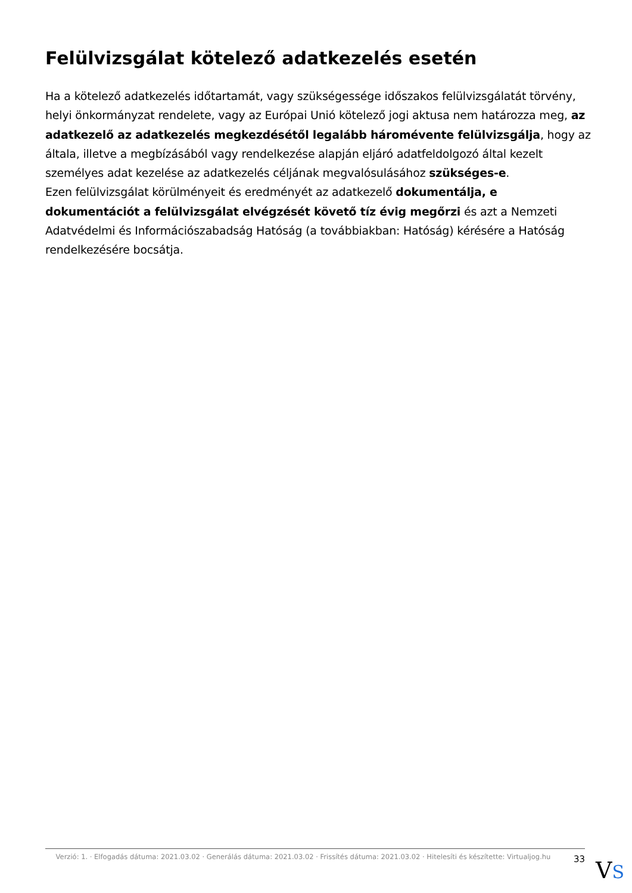Felülvizsgálat kötelező adatkezelés esetén
Ha a kötelező adatkezelés időtartamát, vagy szükségessége időszakos felülvizsgálatát törvény, helyi önkormányzat rendelete, vagy az Európai Unió kötelező jogi aktusa nem határozza meg, az adatkezelő az adatkezelés megkezdésétől legalább háromévente felülvizsgálja, hogy az általa, illetve a megbízásából vagy rendelkezése alapján eljáró adatfeldolgozó által kezelt személyes adat kezelése az adatkezelés céljának megvalósulásához szükséges-e.
Ezen felülvizsgálat körülményeit és eredményét az adatkezelő dokumentálja, e dokumentációt a felülvizsgálat elvégzését követő tíz évig megőrzi és azt a Nemzeti Adatvédelmi és Információszabadság Hatóság (a továbbiakban: Hatóság) kérésére a Hatóság rendelkezésére bocsátja.
Verzió: 1. · Elfogadás dátuma: 2021.03.02 · Generálás dátuma: 2021.03.02 · Frissítés dátuma: 2021.03.02 · Hitelesíti és készítette: Virtualjog.hu
33
VS